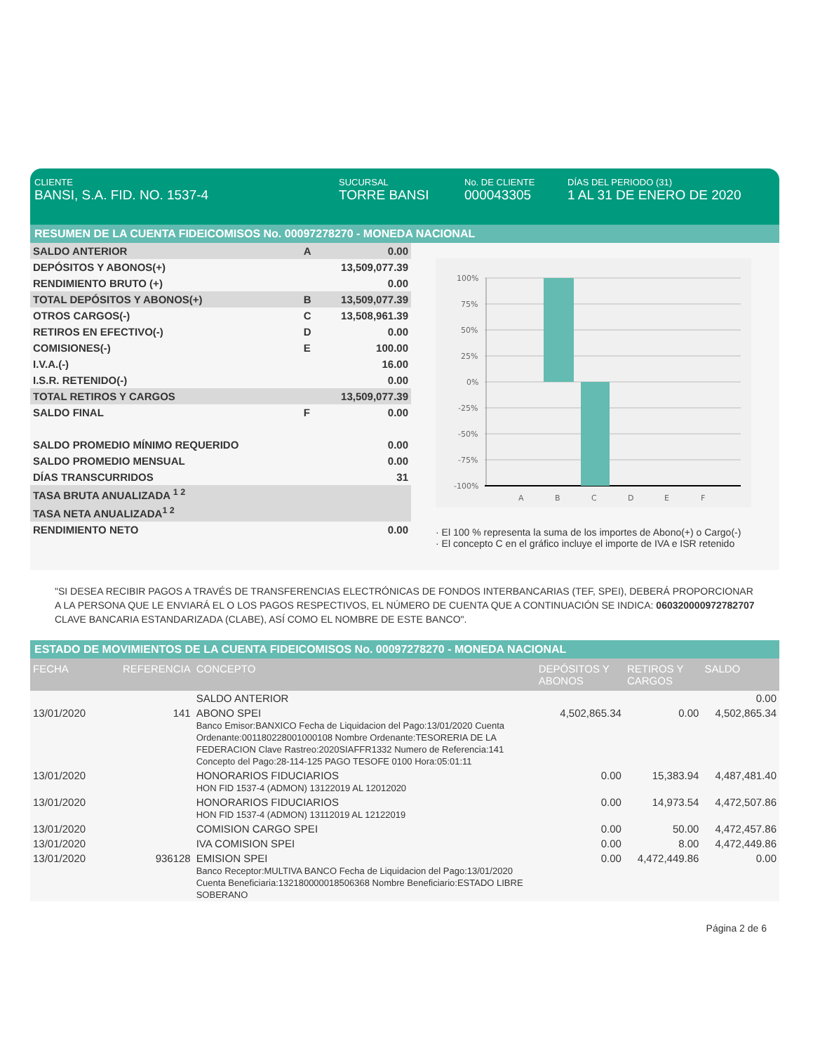CLIENTE
BANSI, S.A. FID. NO. 1537-4
SUCURSAL
TORRE BANSI
No. DE CLIENTE
000043305
DÍAS DEL PERIODO (31)
1 AL 31 DE ENERO DE 2020
RESUMEN DE LA CUENTA FIDEICOMISOS No. 00097278270 - MONEDA NACIONAL
| SALDO ANTERIOR | A | 0.00 |
| DEPÓSITOS Y ABONOS(+) | | 13,509,077.39 |
| RENDIMIENTO BRUTO (+) | | 0.00 |
| TOTAL DEPÓSITOS Y ABONOS(+) | B | 13,509,077.39 |
| OTROS CARGOS(-) | C | 13,508,961.39 |
| RETIROS EN EFECTIVO(-) | D | 0.00 |
| COMISIONES(-) | E | 100.00 |
| I.V.A.(-) | | 16.00 |
| I.S.R. RETENIDO(-) | | 0.00 |
| TOTAL RETIROS Y CARGOS | | 13,509,077.39 |
| SALDO FINAL | F | 0.00 |
| SALDO PROMEDIO MÍNIMO REQUERIDO | | 0.00 |
| SALDO PROMEDIO MENSUAL | | 0.00 |
| DÍAS TRANSCURRIDOS | | 31 |
| TASA BRUTA ANUALIZADA <sup>1 2</sup> | | |
| TASA NETA ANUALIZADA<sup>1 2</sup> | | |
| RENDIMIENTO NETO | | 0.00 |
100%
75%
50%
25%
0%
-25%
-50%
-75%
-100%
A
B
C
D
E
F
· El 100 % representa la suma de los importes de Abono(+) o Cargo(-)
· El concepto C en el gráfico incluye el importe de IVA e ISR retenido
"SI DESEA RECIBIR PAGOS A TRAVÉS DE TRANSFERENCIAS ELECTRÓNICAS DE FONDOS INTERBANCARIAS (TEF, SPEI), DEBERÁ PROPORCIONAR A LA PERSONA QUE LE ENVIARÁ EL O LOS PAGOS RESPECTIVOS, EL NÚMERO DE CUENTA QUE A CONTINUACIÓN SE INDICA: 060320000972782707 CLAVE BANCARIA ESTANDARIZADA (CLABE), ASÍ COMO EL NOMBRE DE ESTE BANCO".
ESTADO DE MOVIMIENTOS DE LA CUENTA FIDEICOMISOS No. 00097278270 - MONEDA NACIONAL
| FECHA | REFERENCIA | CONCEPTO | DEPÓSITOS Y ABONOS | RETIROS Y CARGOS | SALDO |
| --- | --- | --- | --- | --- | --- |
| | | SALDO ANTERIOR | | | 0.00 |
| 13/01/2020 | 141 | ABONO SPEI Banco Emisor:BANXICO Fecha de Liquidacion del Pago:13/01/2020 Cuenta Ordenante:001180228001000108 Nombre Ordenante:TESORERIA DE LA FEDERACION Clave Rastreo:2020SIAFFR1332 Numero de Referencia:141 Concepto del Pago:28-114-125 PAGO TESOFE 0100 Hora:05:01:11 | 4,502,865.34 | 0.00 | 4,502,865.34 |
| 13/01/2020 | | HONORARIOS FIDUCIARIOS HON FID 1537-4 (ADMON) 13122019 AL 12012020 | 0.00 | 15,383.94 | 4,487,481.40 |
| 13/01/2020 | | HONORARIOS FIDUCIARIOS HON FID 1537-4 (ADMON) 13112019 AL 12122019 | 0.00 | 14,973.54 | 4,472,507.86 |
| 13/01/2020 | | COMISION CARGO SPEI | 0.00 | 50.00 | 4,472,457.86 |
| 13/01/2020 | | IVA COMISION SPEI | 0.00 | 8.00 | 4,472,449.86 |
| 13/01/2020 | 936128 | EMISION SPEI Banco Receptor:MULTIVA BANCO Fecha de Liquidacion del Pago:13/01/2020 Cuenta Beneficiaria:132180000018506368 Nombre Beneficiario:ESTADO LIBRE SOBERANO | 0.00 | 4,472,449.86 | 0.00 |
Página 2 de 6